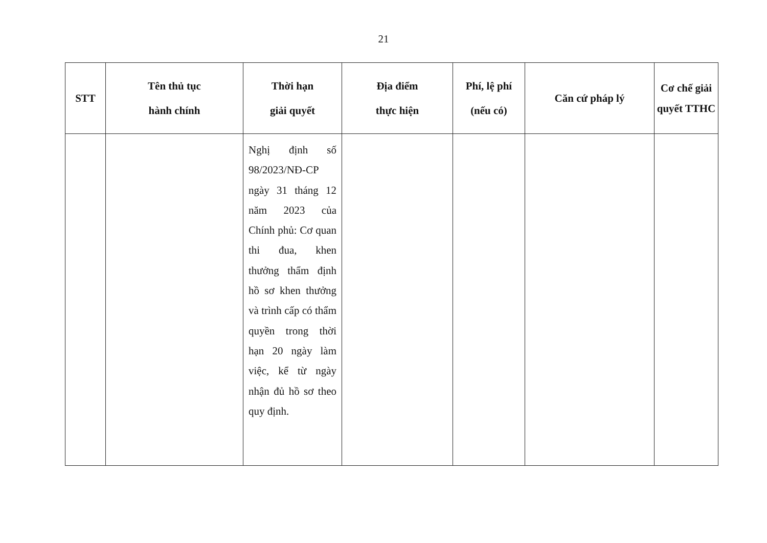21
| STT | Tên thủ tục hành chính | Thời hạn giải quyết | Địa điểm thực hiện | Phí, lệ phí (nếu có) | Căn cứ pháp lý | Cơ chế giải quyết TTHC |
| --- | --- | --- | --- | --- | --- | --- |
| | | Nghị định số 98/2023/NĐ-CP ngày 31 tháng 12 năm 2023 của Chính phủ: Cơ quan thi đua, khen thưởng thẩm định hồ sơ khen thưởng và trình cấp có thẩm quyền trong thời hạn 20 ngày làm việc, kể từ ngày nhận đủ hồ sơ theo quy định. | | | | |